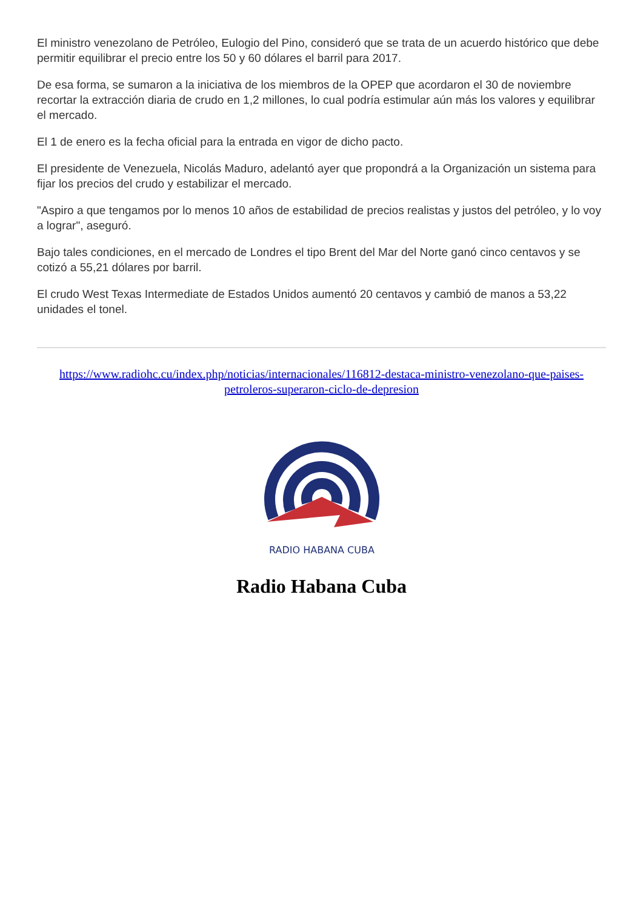El ministro venezolano de Petróleo, Eulogio del Pino, consideró que se trata de un acuerdo histórico que debe permitir equilibrar el precio entre los 50 y 60 dólares el barril para 2017.
De esa forma, se sumaron a la iniciativa de los miembros de la OPEP que acordaron el 30 de noviembre recortar la extracción diaria de crudo en 1,2 millones, lo cual podría estimular aún más los valores y equilibrar el mercado.
El 1 de enero es la fecha oficial para la entrada en vigor de dicho pacto.
El presidente de Venezuela, Nicolás Maduro, adelantó ayer que propondrá a la Organización un sistema para fijar los precios del crudo y estabilizar el mercado.
"Aspiro a que tengamos por lo menos 10 años de estabilidad de precios realistas y justos del petróleo, y lo voy a lograr", aseguró.
Bajo tales condiciones, en el mercado de Londres el tipo Brent del Mar del Norte ganó cinco centavos y se cotizó a 55,21 dólares por barril.
El crudo West Texas Intermediate de Estados Unidos aumentó 20 centavos y cambió de manos a 53,22 unidades el tonel.
https://www.radiohc.cu/index.php/noticias/internacionales/116812-destaca-ministro-venezolano-que-paises-petroleros-superaron-ciclo-de-depresion
RADIO HABANA CUBA
Radio Habana Cuba